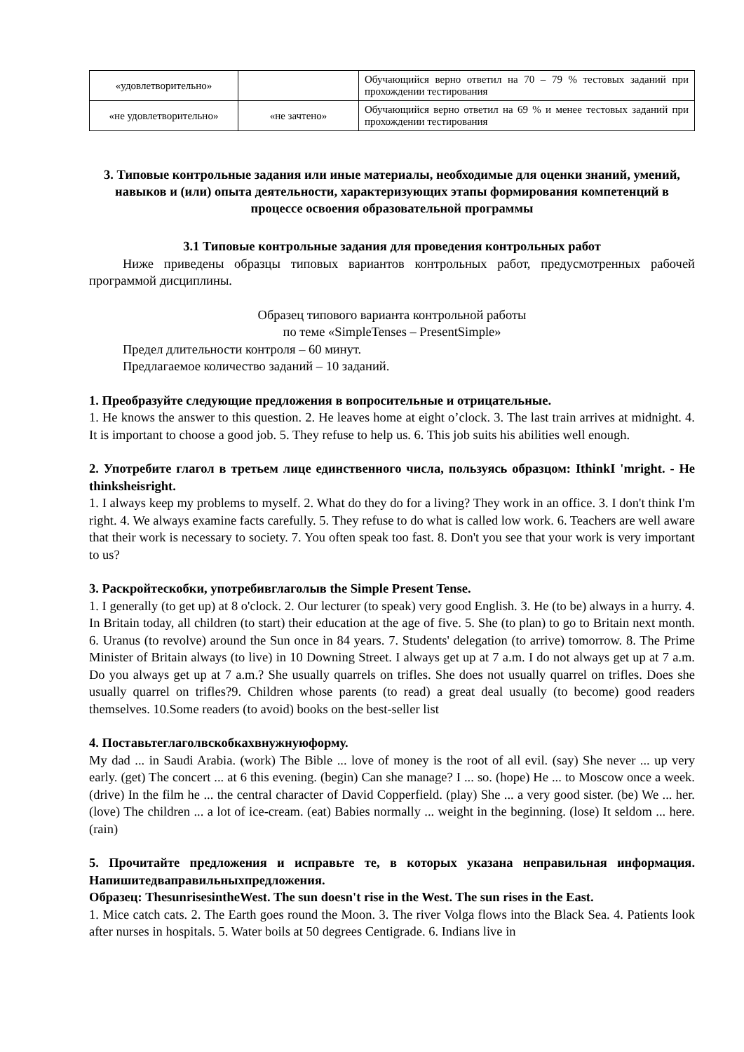| «удовлетворительно» | | Обучающийся верно ответил на 70 – 79 % тестовых заданий при прохождении тестирования |
| «не удовлетворительно» | «не зачтено» | Обучающийся верно ответил на 69 % и менее тестовых заданий при прохождении тестирования |
3. Типовые контрольные задания или иные материалы, необходимые для оценки знаний, умений, навыков и (или) опыта деятельности, характеризующих этапы формирования компетенций в процессе освоения образовательной программы
3.1 Типовые контрольные задания для проведения контрольных работ
Ниже приведены образцы типовых вариантов контрольных работ, предусмотренных рабочей программой дисциплины.
Образец типового варианта контрольной работы
по теме «SimpleTenses – PresentSimple»
Предел длительности контроля – 60 минут.
Предлагаемое количество заданий – 10 заданий.
1. Преобразуйте следующие предложения в вопросительные и отрицательные.
1. He knows the answer to this question. 2. He leaves home at eight o’clock. 3. The last train arrives at midnight. 4. It is important to choose a good job. 5. They refuse to help us. 6. This job suits his abilities well enough.
2. Употребите глагол в третьем лице единственного числа, пользуясь образцом: IthinkI 'mright. - He thinksheisright.
1. I always keep my problems to myself. 2. What do they do for a living? They work in an office. 3. I don't think I'm right. 4. We always examine facts carefully. 5. They refuse to do what is called low work. 6. Teachers are well aware that their work is necessary to society. 7. You often speak too fast. 8. Don't you see that your work is very important to us?
3. Раскройтескобки, употребивглаголыв the Simple Present Tense.
1. I generally (to get up) at 8 o'clock. 2. Our lecturer (to speak) very good English. 3. He (to be) always in a hurry. 4. In Britain today, all children (to start) their education at the age of five. 5. She (to plan) to go to Britain next month. 6. Uranus (to revolve) around the Sun once in 84 years. 7. Students' delegation (to arrive) tomorrow. 8. The Prime Minister of Britain always (to live) in 10 Downing Street. I always get up at 7 a.m. I do not always get up at 7 a.m. Do you always get up at 7 a.m.? She usually quarrels on trifles. She does not usually quarrel on trifles. Does she usually quarrel on trifles?9. Children whose parents (to read) a great deal usually (to become) good readers themselves. 10.Some readers (to avoid) books on the best-seller list
4. Поставьтеглаголвскобкахвнужнуюформу.
My dad ... in Saudi Arabia. (work) The Bible ... love of money is the root of all evil. (say) She never ... up very early. (get) The concert ... at 6 this evening. (begin) Can she manage? I ... so. (hope) He ... to Moscow once a week. (drive) In the film he ... the central character of David Copperfield. (play) She ... a very good sister. (be) We ... her. (love) The children ... a lot of ice-cream. (eat) Babies normally ... weight in the beginning. (lose) It seldom ... here. (rain)
5. Прочитайте предложения и исправьте те, в которых указана неправильная информация. Напишитедваправильныхпредложения.
Образец: ThesunrisesintheWest. The sun doesn't rise in the West. The sun rises in the East.
1. Mice catch cats. 2. The Earth goes round the Moon. 3. The river Volga flows into the Black Sea. 4. Patients look after nurses in hospitals. 5. Water boils at 50 degrees Centigrade. 6. Indians live in